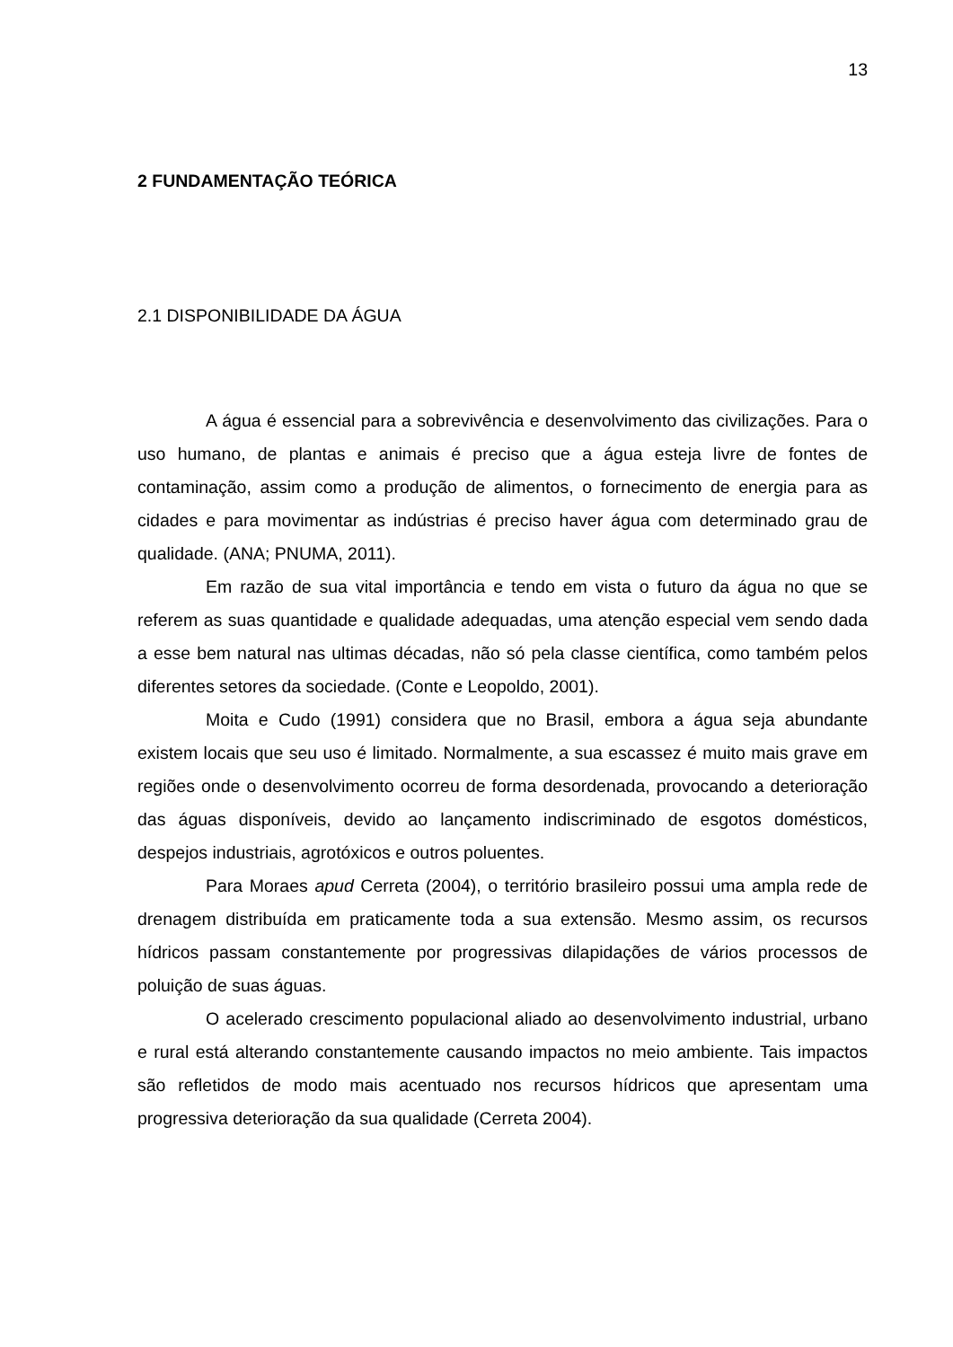13
2 FUNDAMENTAÇÃO TEÓRICA
2.1 DISPONIBILIDADE DA ÁGUA
A água é essencial para a sobrevivência e desenvolvimento das civilizações. Para o uso humano, de plantas e animais é preciso que a água esteja livre de fontes de contaminação, assim como a produção de alimentos, o fornecimento de energia para as cidades e para movimentar as indústrias é preciso haver água com determinado grau de qualidade. (ANA; PNUMA, 2011).
Em razão de sua vital importância e tendo em vista o futuro da água no que se referem as suas quantidade e qualidade adequadas, uma atenção especial vem sendo dada a esse bem natural nas ultimas décadas, não só pela classe científica, como também pelos diferentes setores da sociedade. (Conte e Leopoldo, 2001).
Moita e Cudo (1991) considera que no Brasil, embora a água seja abundante existem locais que seu uso é limitado. Normalmente, a sua escassez é muito mais grave em regiões onde o desenvolvimento ocorreu de forma desordenada, provocando a deterioração das águas disponíveis, devido ao lançamento indiscriminado de esgotos domésticos, despejos industriais, agrotóxicos e outros poluentes.
Para Moraes apud Cerreta (2004), o território brasileiro possui uma ampla rede de drenagem distribuída em praticamente toda a sua extensão. Mesmo assim, os recursos hídricos passam constantemente por progressivas dilapidações de vários processos de poluição de suas águas.
O acelerado crescimento populacional aliado ao desenvolvimento industrial, urbano e rural está alterando constantemente causando impactos no meio ambiente. Tais impactos são refletidos de modo mais acentuado nos recursos hídricos que apresentam uma progressiva deterioração da sua qualidade (Cerreta 2004).